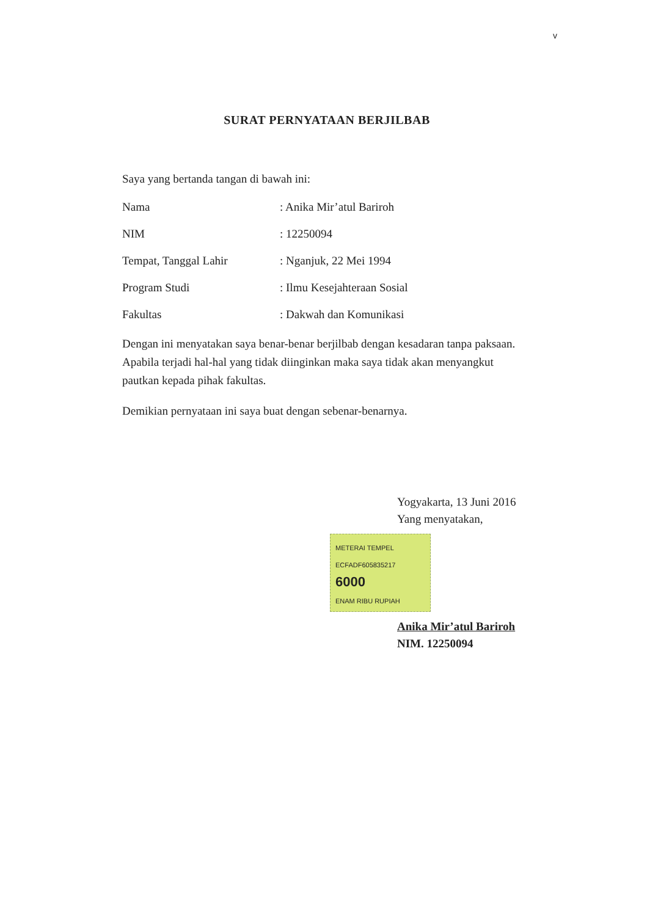v
SURAT PERNYATAAN BERJILBAB
Saya yang bertanda tangan di bawah ini:
Nama: Anika Mir’atul Bariroh
NIM: 12250094
Tempat, Tanggal Lahir: Nganjuk, 22 Mei 1994
Program Studi: Ilmu Kesejahteraan Sosial
Fakultas: Dakwah dan Komunikasi
Dengan ini menyatakan saya benar-benar berjilbab dengan kesadaran tanpa paksaan. Apabila terjadi hal-hal yang tidak diinginkan maka saya tidak akan menyangkut pautkan kepada pihak fakultas.
Demikian pernyataan ini saya buat dengan sebenar-benarnya.
Yogyakarta, 13 Juni 2016
Yang menyatakan,
METERAI TEMPEL
ECFADF605835217
6000
ENAM RIBU RUPIAH
Anika Mir’atul Bariroh
NIM. 12250094